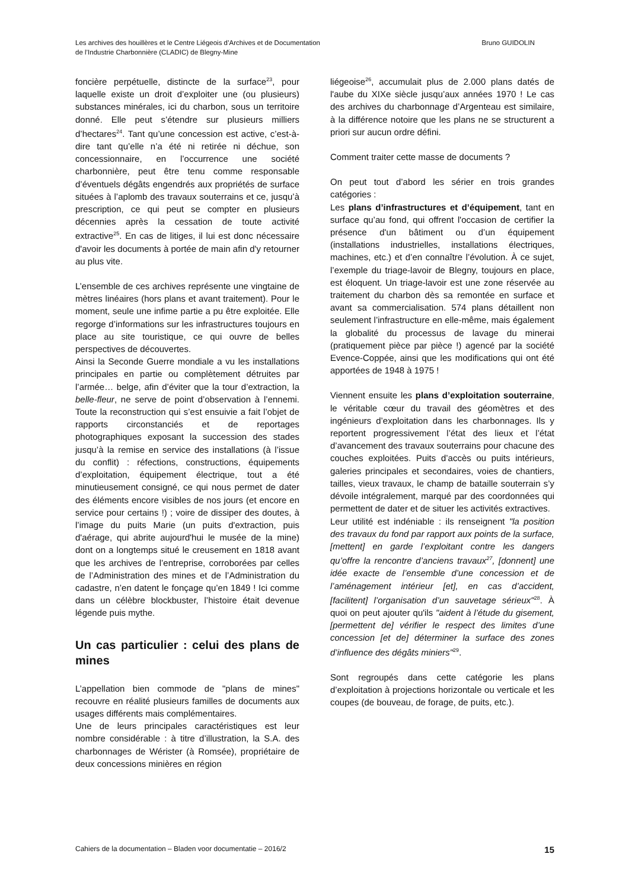Les archives des houillères et le Centre Liégeois d’Archives et de Documentation
de l’Industrie Charbonnière (CLADIC) de Blegny-Mine
Bruno GUIDOLIN
foncière perpétuelle, distincte de la surface<sup>23</sup>, pour laquelle existe un droit d’exploiter une (ou plusieurs) substances minérales, ici du charbon, sous un territoire donné. Elle peut s’étendre sur plusieurs milliers d’hectares<sup>24</sup>. Tant qu’une concession est active, c’est-à-dire tant qu’elle n’a été ni retirée ni déchue, son concessionnaire, en l’occurrence une société charbonnière, peut être tenu comme responsable d’éventuels dégâts engendrés aux propriétés de surface situées à l’aplomb des travaux souterrains et ce, jusqu’à prescription, ce qui peut se compter en plusieurs décennies après la cessation de toute activité extractive<sup>25</sup>. En cas de litiges, il lui est donc nécessaire d'avoir les documents à portée de main afin d'y retourner au plus vite.
L’ensemble de ces archives représente une vingtaine de mètres linéaires (hors plans et avant traitement). Pour le moment, seule une infime partie a pu être exploitée. Elle regorge d’informations sur les infrastructures toujours en place au site touristique, ce qui ouvre de belles perspectives de découvertes.
Ainsi la Seconde Guerre mondiale a vu les installations principales en partie ou complètement détruites par l’armée… belge, afin d’éviter que la tour d’extraction, la belle-fleur, ne serve de point d’observation à l’ennemi. Toute la reconstruction qui s’est ensuivie a fait l’objet de rapports circonstanciés et de reportages photographiques exposant la succession des stades jusqu’à la remise en service des installations (à l’issue du conflit) : réfections, constructions, équipements d’exploitation, équipement électrique, tout a été minutieusement consigné, ce qui nous permet de dater des éléments encore visibles de nos jours (et encore en service pour certains !) ; voire de dissiper des doutes, à l’image du puits Marie (un puits d'extraction, puis d'aérage, qui abrite aujourd'hui le musée de la mine) dont on a longtemps situé le creusement en 1818 avant que les archives de l’entreprise, corroborées par celles de l’Administration des mines et de l’Administration du cadastre, n’en datent le fonçage qu’en 1849 ! Ici comme dans un célèbre blockbuster, l’histoire était devenue légende puis mythe.
Un cas particulier : celui des plans de mines
L’appellation bien commode de "plans de mines" recouvre en réalité plusieurs familles de documents aux usages différents mais complémentaires.
Une de leurs principales caractéristiques est leur nombre considérable : à titre d’illustration, la S.A. des charbonnages de Wérister (à Romsée), propriétaire de deux concessions minières en région
liégeoise<sup>26</sup>, accumulait plus de 2.000 plans datés de l'aube du XIXe siècle jusqu’aux années 1970 ! Le cas des archives du charbonnage d’Argenteau est similaire, à la différence notoire que les plans ne se structurent a priori sur aucun ordre défini.
Comment traiter cette masse de documents ?
On peut tout d’abord les sérier en trois grandes catégories :
Les plans d’infrastructures et d’équipement, tant en surface qu’au fond, qui offrent l'occasion de certifier la présence d'un bâtiment ou d’un équipement (installations industrielles, installations électriques, machines, etc.) et d’en connaître l’évolution. À ce sujet, l’exemple du triage-lavoir de Blegny, toujours en place, est éloquent. Un triage-lavoir est une zone réservée au traitement du charbon dès sa remontée en surface et avant sa commercialisation. 574 plans détaillent non seulement l’infrastructure en elle-même, mais également la globalité du processus de lavage du minerai (pratiquement pièce par pièce !) agencé par la société Evence-Coppée, ainsi que les modifications qui ont été apportées de 1948 à 1975 !
Viennent ensuite les plans d’exploitation souterraine, le véritable cœur du travail des géomètres et des ingénieurs d’exploitation dans les charbonnages. Ils y reportent progressivement l’état des lieux et l’état d’avancement des travaux souterrains pour chacune des couches exploitées. Puits d’accès ou puits intérieurs, galeries principales et secondaires, voies de chantiers, tailles, vieux travaux, le champ de bataille souterrain s’y dévoile intégralement, marqué par des coordonnées qui permettent de dater et de situer les activités extractives.
Leur utilité est indéniable : ils renseignent "la position des travaux du fond par rapport aux points de la surface, [mettent] en garde l’exploitant contre les dangers qu’offre la rencontre d’anciens travaux<sup>27</sup>, [donnent] une idée exacte de l’ensemble d’une concession et de l’aménagement intérieur [et], en cas d’accident, [facilitent] l’organisation d’un sauvetage sérieux"<sup>28</sup>. À quoi on peut ajouter qu'ils "aident à l’étude du gisement, [permettent de] vérifier le respect des limites d’une concession [et de] déterminer la surface des zones d’influence des dégâts miniers"<sup>29</sup>.
Sont regroupés dans cette catégorie les plans d’exploitation à projections horizontale ou verticale et les coupes (de bouveau, de forage, de puits, etc.).
Cahiers de la documentation – Bladen voor documentatie – 2016/2 15